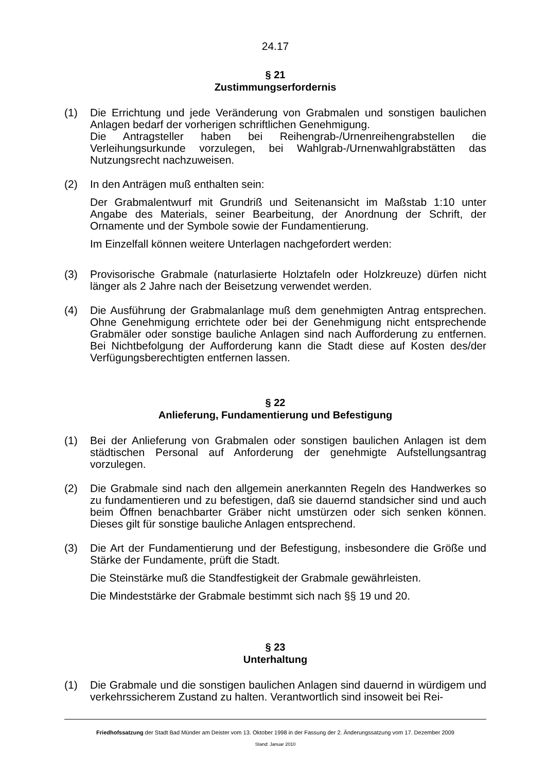24.17
§ 21
Zustimmungserfordernis
(1) Die Errichtung und jede Veränderung von Grabmalen und sonstigen baulichen Anlagen bedarf der vorherigen schriftlichen Genehmigung.
Die Antragsteller haben bei Reihengrab-/Urnenreihengrabstellen die Verleihungsurkunde vorzulegen, bei Wahlgrab-/Urnenwahlgrabstätten das Nutzungsrecht nachzuweisen.
(2) In den Anträgen muß enthalten sein:
Der Grabmalentwurf mit Grundriß und Seitenansicht im Maßstab 1:10 unter Angabe des Materials, seiner Bearbeitung, der Anordnung der Schrift, der Ornamente und der Symbole sowie der Fundamentierung.
Im Einzelfall können weitere Unterlagen nachgefordert werden:
(3) Provisorische Grabmale (naturlasierte Holztafeln oder Holzkreuze) dürfen nicht länger als 2 Jahre nach der Beisetzung verwendet werden.
(4) Die Ausführung der Grabmalanlage muß dem genehmigten Antrag entsprechen. Ohne Genehmigung errichtete oder bei der Genehmigung nicht entsprechende Grabmäler oder sonstige bauliche Anlagen sind nach Aufforderung zu entfernen. Bei Nichtbefolgung der Aufforderung kann die Stadt diese auf Kosten des/der Verfügungsberechtigten entfernen lassen.
§ 22
Anlieferung, Fundamentierung und Befestigung
(1) Bei der Anlieferung von Grabmalen oder sonstigen baulichen Anlagen ist dem städtischen Personal auf Anforderung der genehmigte Aufstellungsantrag vorzulegen.
(2) Die Grabmale sind nach den allgemein anerkannten Regeln des Handwerkes so zu fundamentieren und zu befestigen, daß sie dauernd standsicher sind und auch beim Öffnen benachbarter Gräber nicht umstürzen oder sich senken können. Dieses gilt für sonstige bauliche Anlagen entsprechend.
(3) Die Art der Fundamentierung und der Befestigung, insbesondere die Größe und Stärke der Fundamente, prüft die Stadt.
Die Steinstärke muß die Standfestigkeit der Grabmale gewährleisten.
Die Mindeststärke der Grabmale bestimmt sich nach §§ 19 und 20.
§ 23
Unterhaltung
(1) Die Grabmale und die sonstigen baulichen Anlagen sind dauernd in würdigem und verkehrssicherem Zustand zu halten. Verantwortlich sind insoweit bei Rei-
Friedhofssatzung der Stadt Bad Münder am Deister vom 13. Oktober 1998 in der Fassung der 2. Änderungssatzung vom 17. Dezember 2009
Stand: Januar 2010